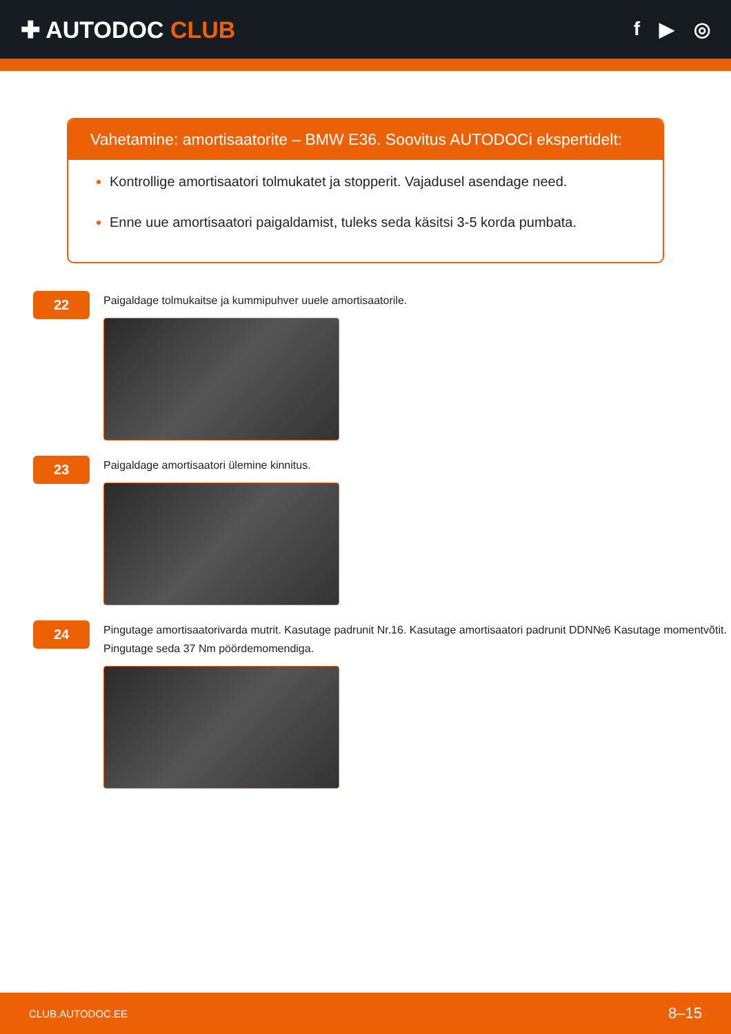✚ AUTODOC CLUB
f ▶ ◎
Vahetamine: amortisaatorite – BMW E36. Soovitus AUTODOCi ekspertidelt:
Kontrollige amortisaatori tolmukatet ja stopperit. Vajadusel asendage need.
Enne uue amortisaatori paigaldamist, tuleks seda käsitsi 3-5 korda pumbata.
22
Paigaldage tolmukaitse ja kummipuhver uuele amortisaatorile.
23
Paigaldage amortisaatori ülemine kinnitus.
24
Pingutage amortisaatorivarda mutrit. Kasutage padrunit Nr.16. Kasutage amortisaatori padrunit DDN№6 Kasutage momentvõtit. Pingutage seda 37 Nm pöördemomendiga.
CLUB.AUTODOC.EE 8–15